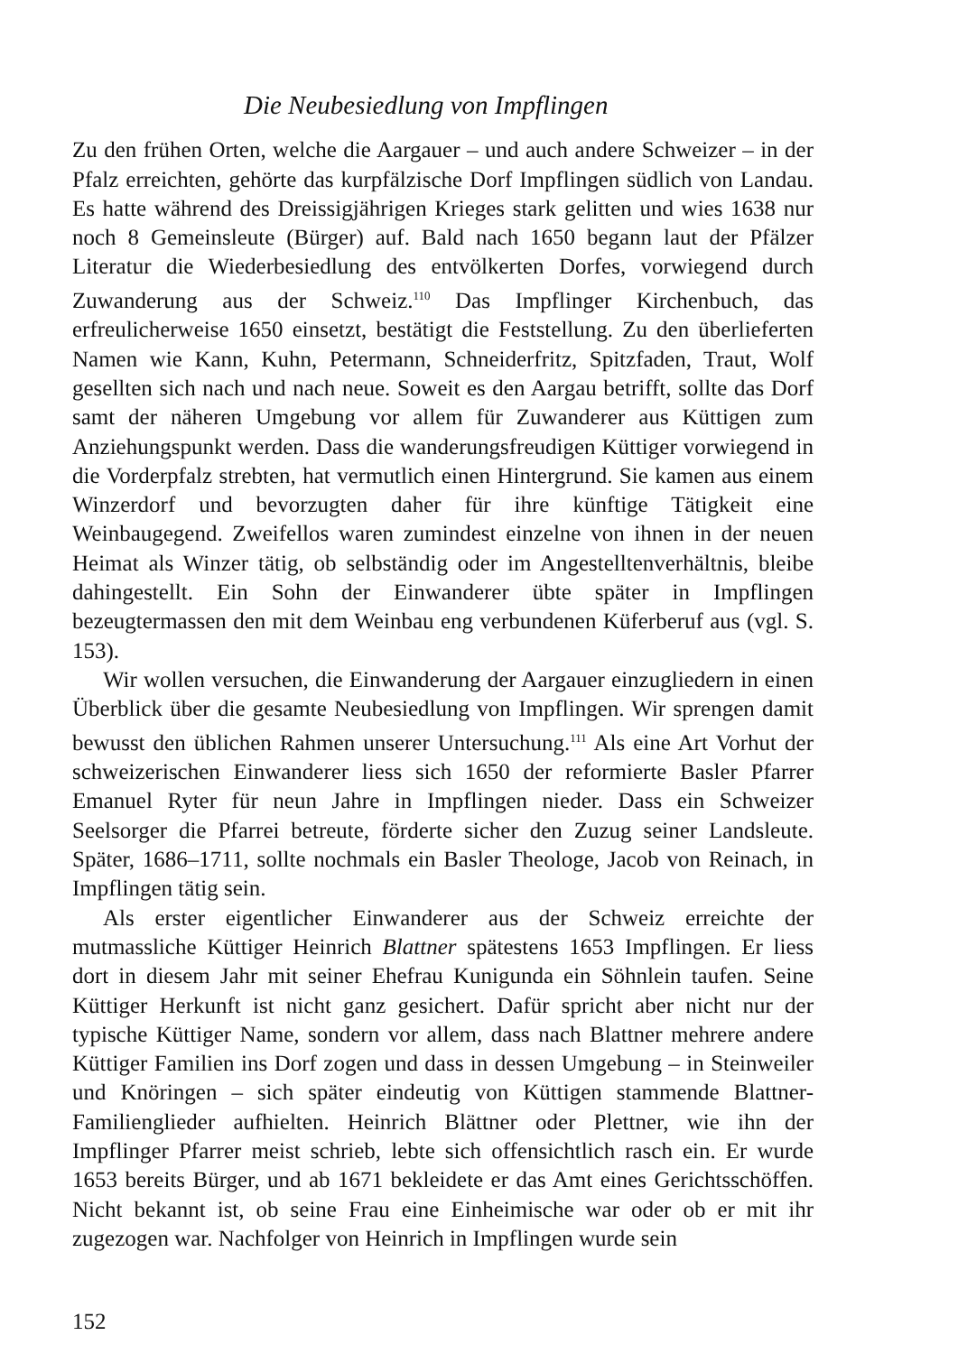Die Neubesiedlung von Impflingen
Zu den frühen Orten, welche die Aargauer – und auch andere Schweizer – in der Pfalz erreichten, gehörte das kurpfälzische Dorf Impflingen südlich von Landau. Es hatte während des Dreissigjährigen Krieges stark gelitten und wies 1638 nur noch 8 Gemeinsleute (Bürger) auf. Bald nach 1650 begann laut der Pfälzer Literatur die Wiederbesiedlung des entvölkerten Dorfes, vorwiegend durch Zuwanderung aus der Schweiz.<sup>110</sup> Das Impflinger Kirchenbuch, das erfreulicherweise 1650 einsetzt, bestätigt die Feststellung. Zu den überlieferten Namen wie Kann, Kuhn, Petermann, Schneiderfritz, Spitzfaden, Traut, Wolf gesellten sich nach und nach neue. Soweit es den Aargau betrifft, sollte das Dorf samt der näheren Umgebung vor allem für Zuwanderer aus Küttigen zum Anziehungspunkt werden. Dass die wanderungsfreudigen Küttiger vorwiegend in die Vorderpfalz strebten, hat vermutlich einen Hintergrund. Sie kamen aus einem Winzerdorf und bevorzugten daher für ihre künftige Tätigkeit eine Weinbaugegend. Zweifellos waren zumindest einzelne von ihnen in der neuen Heimat als Winzer tätig, ob selbständig oder im Angestelltenverhältnis, bleibe dahingestellt. Ein Sohn der Einwanderer übte später in Impflingen bezeugtermassen den mit dem Weinbau eng verbundenen Küferberuf aus (vgl. S. 153).
Wir wollen versuchen, die Einwanderung der Aargauer einzugliedern in einen Überblick über die gesamte Neubesiedlung von Impflingen. Wir sprengen damit bewusst den üblichen Rahmen unserer Untersuchung.<sup>111</sup> Als eine Art Vorhut der schweizerischen Einwanderer liess sich 1650 der reformierte Basler Pfarrer Emanuel Ryter für neun Jahre in Impflingen nieder. Dass ein Schweizer Seelsorger die Pfarrei betreute, förderte sicher den Zuzug seiner Landsleute. Später, 1686–1711, sollte nochmals ein Basler Theologe, Jacob von Reinach, in Impflingen tätig sein.
Als erster eigentlicher Einwanderer aus der Schweiz erreichte der mutmassliche Küttiger Heinrich Blattner spätestens 1653 Impflingen. Er liess dort in diesem Jahr mit seiner Ehefrau Kunigunda ein Söhnlein taufen. Seine Küttiger Herkunft ist nicht ganz gesichert. Dafür spricht aber nicht nur der typische Küttiger Name, sondern vor allem, dass nach Blattner mehrere andere Küttiger Familien ins Dorf zogen und dass in dessen Umgebung – in Steinweiler und Knöringen – sich später eindeutig von Küttigen stammende Blattner-Familienglieder aufhielten. Heinrich Blättner oder Plettner, wie ihn der Impflinger Pfarrer meist schrieb, lebte sich offensichtlich rasch ein. Er wurde 1653 bereits Bürger, und ab 1671 bekleidete er das Amt eines Gerichtsschöffen. Nicht bekannt ist, ob seine Frau eine Einheimische war oder ob er mit ihr zugezogen war. Nachfolger von Heinrich in Impflingen wurde sein
152